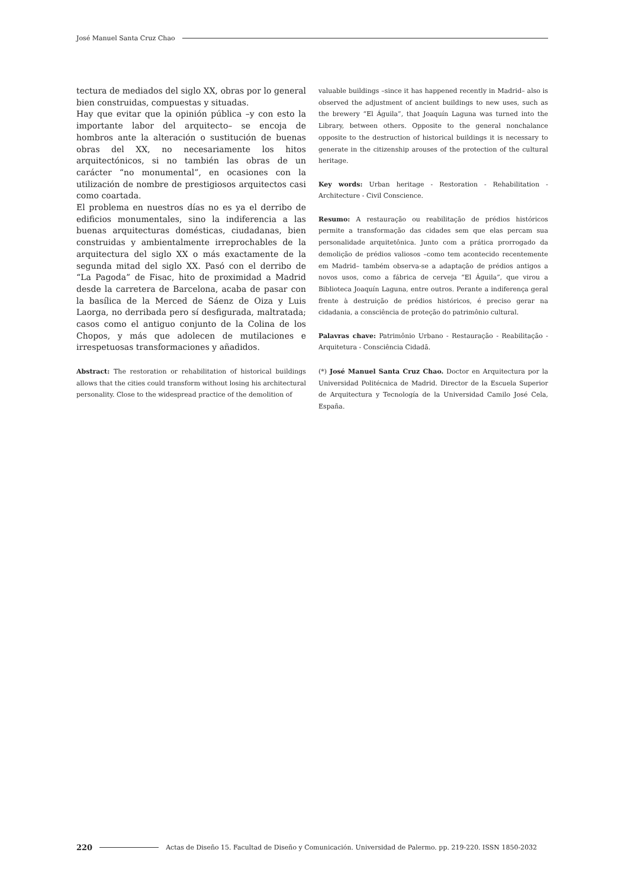José Manuel Santa Cruz Chao
tectura de mediados del siglo XX, obras por lo general bien construidas, compuestas y situadas.
Hay que evitar que la opinión pública –y con esto la importante labor del arquitecto– se encoja de hombros ante la alteración o sustitución de buenas obras del XX, no necesariamente los hitos arquitectónicos, si no también las obras de un carácter “no monumental”, en ocasiones con la utilización de nombre de prestigiosos arquitectos casi como coartada.
El problema en nuestros días no es ya el derribo de edificios monumentales, sino la indiferencia a las buenas arquitecturas domésticas, ciudadanas, bien construidas y ambientalmente irreprochables de la arquitectura del siglo XX o más exactamente de la segunda mitad del siglo XX. Pasó con el derribo de “La Pagoda” de Fisac, hito de proximidad a Madrid desde la carretera de Barcelona, acaba de pasar con la basílica de la Merced de Sáenz de Oiza y Luis Laorga, no derribada pero sí desfigurada, maltratada; casos como el antiguo conjunto de la Colina de los Chopos, y más que adolecen de mutilaciones e irrespetuosas transformaciones y añadidos.
valuable buildings –since it has happened recently in Madrid– also is observed the adjustment of ancient buildings to new uses, such as the brewery “El Águila”, that Joaquín Laguna was turned into the Library, between others. Opposite to the general nonchalance opposite to the destruction of historical buildings it is necessary to generate in the citizenship arouses of the protection of the cultural heritage.
Key words: Urban heritage - Restoration - Rehabilitation - Architecture - Civil Conscience.
Resumo: A restauração ou reabilitação de prédios históricos permite a transformação das cidades sem que elas percam sua personalidade arquitetônica. Junto com a prática prorrogado da demolição de prédios valiosos –como tem acontecido recentemente em Madrid– também observa-se a adaptação de prédios antigos a novos usos, como a fábrica de cerveja “El Águila”, que virou a Biblioteca Joaquín Laguna, entre outros. Perante a indiferença geral frente à destruição de prédios históricos, é preciso gerar na cidadania, a consciência de proteção do patrimônio cultural.
Palavras chave: Patrimônio Urbano - Restauração - Reabilitação - Arquitetura - Consciência Cidadã.
Abstract: The restoration or rehabilitation of historical buildings allows that the cities could transform without losing his architectural personality. Close to the widespread practice of the demolition of
(*) José Manuel Santa Cruz Chao. Doctor en Arquitectura por la Universidad Politécnica de Madrid. Director de la Escuela Superior de Arquitectura y Tecnología de la Universidad Camilo José Cela, España.
220 Actas de Diseño 15. Facultad de Diseño y Comunicación. Universidad de Palermo. pp. 219-220. ISSN 1850-2032